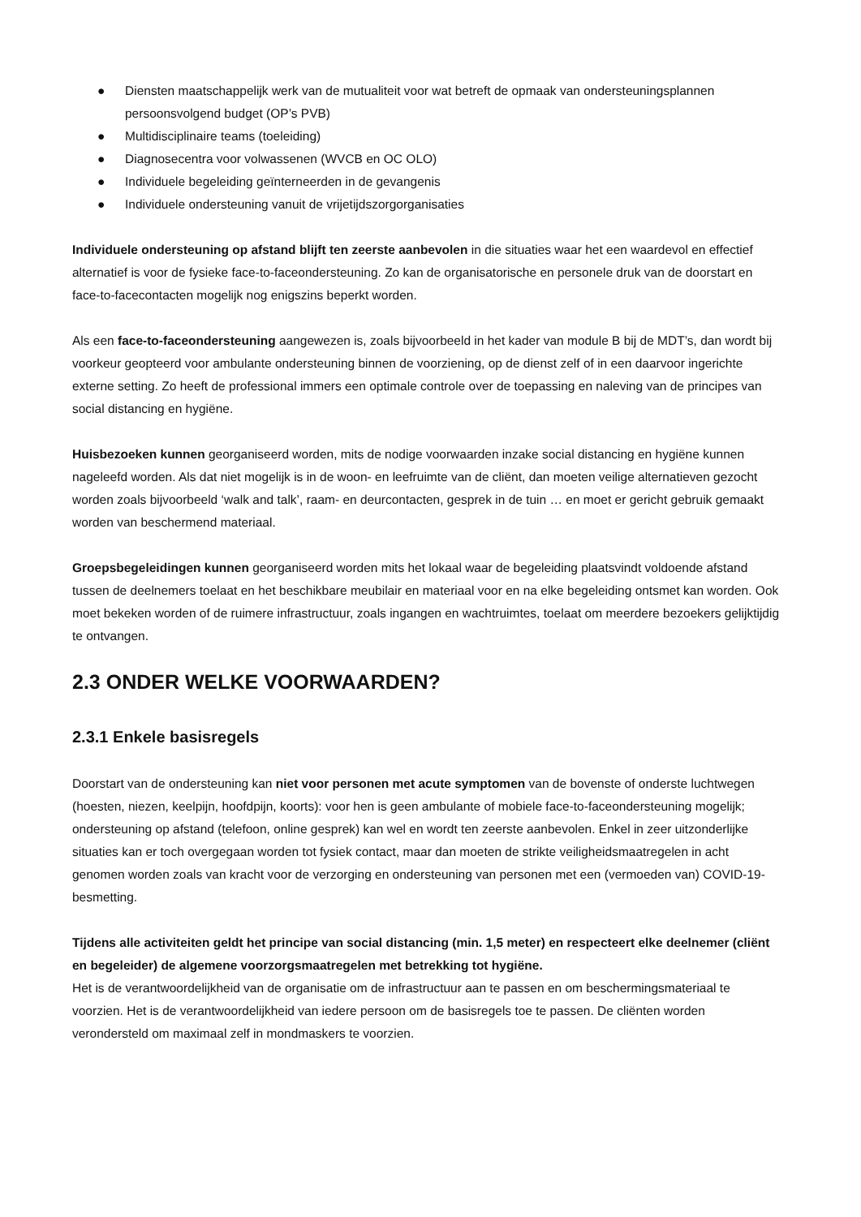● Diensten maatschappelijk werk van de mutualiteit voor wat betreft de opmaak van ondersteuningsplannen persoonsvolgend budget (OP’s PVB)
● Multidisciplinaire teams (toeleiding)
● Diagnosecentra voor volwassenen (WVCB en OC OLO)
● Individuele begeleiding geïnterneerden in de gevangenis
● Individuele ondersteuning vanuit de vrijetijdszorgorganisaties
Individuele ondersteuning op afstand blijft ten zeerste aanbevolen in die situaties waar het een waardevol en effectief alternatief is voor de fysieke face-to-faceondersteuning. Zo kan de organisatorische en personele druk van de doorstart en face-to-facecontacten mogelijk nog enigszins beperkt worden.
Als een face-to-faceondersteuning aangewezen is, zoals bijvoorbeeld in het kader van module B bij de MDT’s, dan wordt bij voorkeur geopteerd voor ambulante ondersteuning binnen de voorziening, op de dienst zelf of in een daarvoor ingerichte externe setting. Zo heeft de professional immers een optimale controle over de toepassing en naleving van de principes van social distancing en hygiëne.
Huisbezoeken kunnen georganiseerd worden, mits de nodige voorwaarden inzake social distancing en hygiëne kunnen nageleefd worden. Als dat niet mogelijk is in de woon- en leefruimte van de cliënt, dan moeten veilige alternatieven gezocht worden zoals bijvoorbeeld ‘walk and talk’, raam- en deurcontacten, gesprek in de tuin … en moet er gericht gebruik gemaakt worden van beschermend materiaal.
Groepsbegeleidingen kunnen georganiseerd worden mits het lokaal waar de begeleiding plaatsvindt voldoende afstand tussen de deelnemers toelaat en het beschikbare meubilair en materiaal voor en na elke begeleiding ontsmet kan worden. Ook moet bekeken worden of de ruimere infrastructuur, zoals ingangen en wachtruimtes, toelaat om meerdere bezoekers gelijktijdig te ontvangen.
2.3 ONDER WELKE VOORWAARDEN?
2.3.1 Enkele basisregels
Doorstart van de ondersteuning kan niet voor personen met acute symptomen van de bovenste of onderste luchtwegen (hoesten, niezen, keelpijn, hoofdpijn, koorts): voor hen is geen ambulante of mobiele face-to-faceondersteuning mogelijk; ondersteuning op afstand (telefoon, online gesprek) kan wel en wordt ten zeerste aanbevolen. Enkel in zeer uitzonderlijke situaties kan er toch overgegaan worden tot fysiek contact, maar dan moeten de strikte veiligheidsmaatregelen in acht genomen worden zoals van kracht voor de verzorging en ondersteuning van personen met een (vermoeden van) COVID-19-besmetting.
Tijdens alle activiteiten geldt het principe van social distancing (min. 1,5 meter) en respecteert elke deelnemer (cliënt en begeleider) de algemene voorzorgsmaatregelen met betrekking tot hygiëne.
Het is de verantwoordelijkheid van de organisatie om de infrastructuur aan te passen en om beschermingsmateriaal te voorzien. Het is de verantwoordelijkheid van iedere persoon om de basisregels toe te passen. De cliënten worden verondersteld om maximaal zelf in mondmaskers te voorzien.